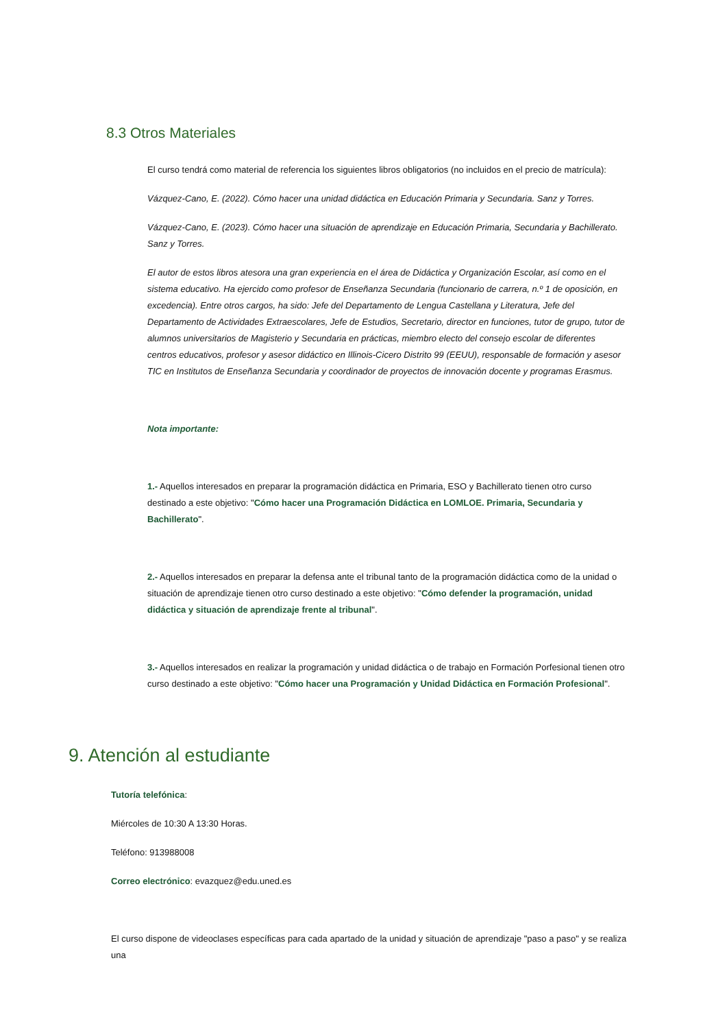8.3 Otros Materiales
El curso tendrá como material de referencia los siguientes libros obligatorios (no incluidos en el precio de matrícula):
Vázquez-Cano, E. (2022). Cómo hacer una unidad didáctica en Educación Primaria y Secundaria. Sanz y Torres.
Vázquez-Cano, E. (2023). Cómo hacer una situación de aprendizaje en Educación Primaria, Secundaria y Bachillerato. Sanz y Torres.
El autor de estos libros atesora una gran experiencia en el área de Didáctica y Organización Escolar, así como en el sistema educativo. Ha ejercido como profesor de Enseñanza Secundaria (funcionario de carrera, n.º 1 de oposición, en excedencia). Entre otros cargos, ha sido: Jefe del Departamento de Lengua Castellana y Literatura, Jefe del Departamento de Actividades Extraescolares, Jefe de Estudios, Secretario, director en funciones, tutor de grupo, tutor de alumnos universitarios de Magisterio y Secundaria en prácticas, miembro electo del consejo escolar de diferentes centros educativos, profesor y asesor didáctico en Illinois-Cicero Distrito 99 (EEUU), responsable de formación y asesor TIC en Institutos de Enseñanza Secundaria y coordinador de proyectos de innovación docente y programas Erasmus.
Nota importante:
1.- Aquellos interesados en preparar la programación didáctica en Primaria, ESO y Bachillerato tienen otro curso destinado a este objetivo: "Cómo hacer una Programación Didáctica en LOMLOE. Primaria, Secundaria y Bachillerato".
2.- Aquellos interesados en preparar la defensa ante el tribunal tanto de la programación didáctica como de la unidad o situación de aprendizaje tienen otro curso destinado a este objetivo: "Cómo defender la programación, unidad didáctica y situación de aprendizaje frente al tribunal".
3.- Aquellos interesados en realizar la programación y unidad didáctica o de trabajo en Formación Porfesional tienen otro curso destinado a este objetivo: "Cómo hacer una Programación y Unidad Didáctica en Formación Profesional".
9. Atención al estudiante
Tutoría telefónica:
Miércoles de 10:30 A 13:30 Horas.
Teléfono: 913988008
Correo electrónico: evazquez@edu.uned.es
El curso dispone de videoclases específicas para cada apartado de la unidad y situación de aprendizaje "paso a paso" y se realiza una